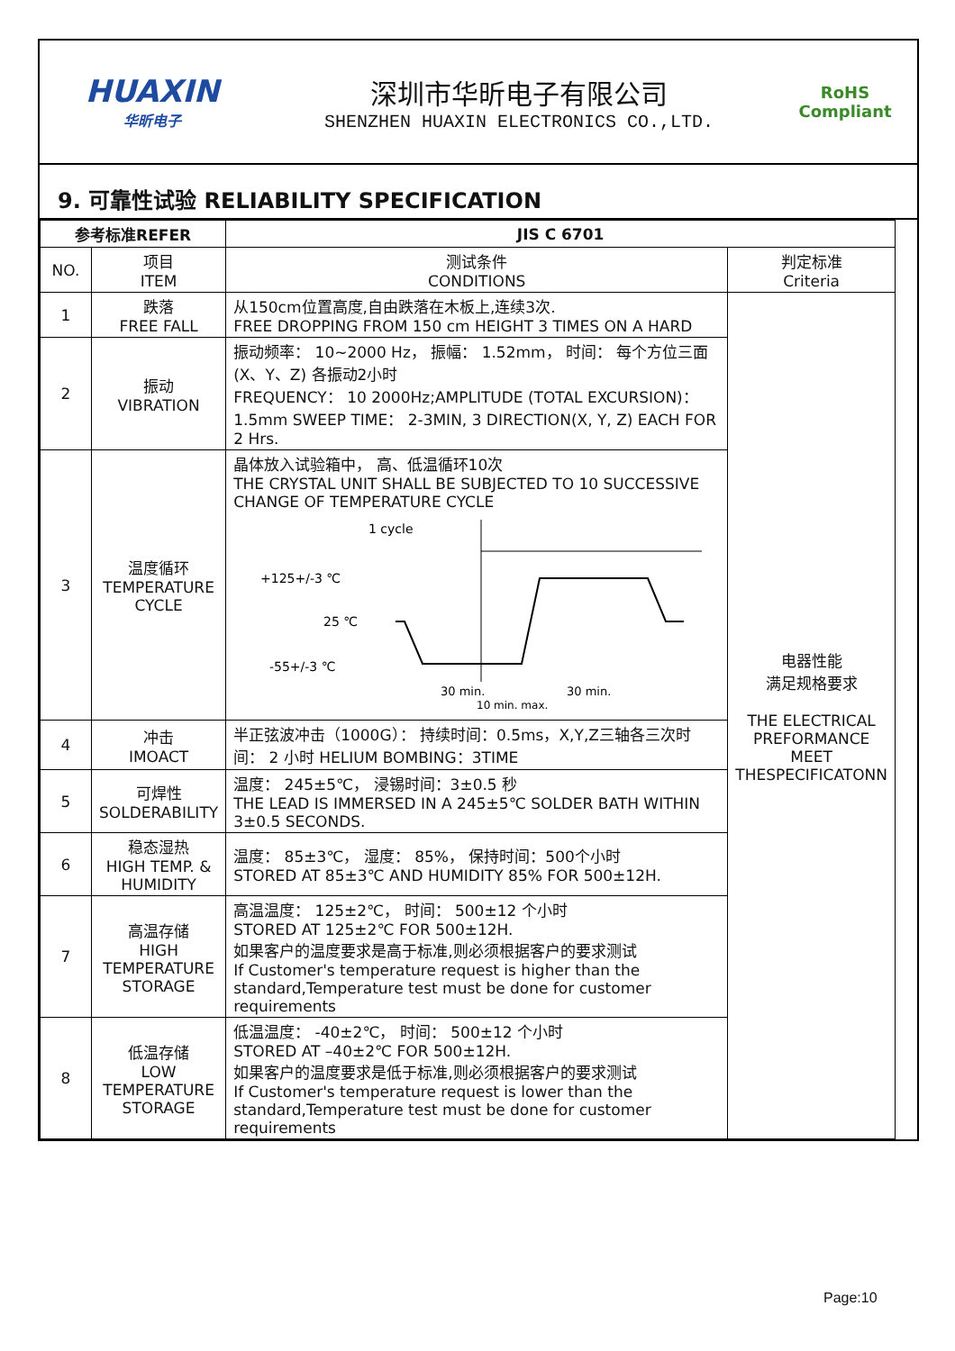HUAXIN
华昕电子
深圳市华昕电子有限公司
SHENZHEN HUAXIN ELECTRONICS CO.,LTD.
RoHS
Compliant
9. 可靠性试验 RELIABILITY SPECIFICATION
| 参考标准REFER | | JIS C 6701 | |
| --- | --- | --- | --- |
| NO. | 项目 ITEM | 测试条件 CONDITIONS | 判定标准 Criteria |
| 1 | 跌落 FREE FALL | 从150cm位置高度,自由跌落在木板上,连续3次. FREE DROPPING FROM 150 cm HEIGHT 3 TIMES ON A HARD | 电器性能 满足规格要求 THE ELECTRICAL PREFORMANCE MEET THESPECIFICATONN |
| 2 | 振动 VIBRATION | 振动频率： 10~2000 Hz， 振幅： 1.52mm， 时间： 每个方位三面(X、Y、Z) 各振动2小时 FREQUENCY： 10 2000Hz;AMPLITUDE (TOTAL EXCURSION)：1.5mm SWEEP TIME： 2-3MIN, 3 DIRECTION(X, Y, Z) EACH FOR 2 Hrs. | |
| 3 | 温度循环 TEMPERATURE CYCLE | 晶体放入试验箱中， 高、低温循环10次 THE CRYSTAL UNIT SHALL BE SUBJECTED TO 10 SUCCESSIVE CHANGE OF TEMPERATURE CYCLE 1 cycle +125+/-3 ℃ 25 ℃ -55+/-3 ℃ 30 min. 30 min. 10 min. max. | |
| 4 | 冲击 IMOACT | 半正弦波冲击（1000G）： 持续时间：0.5ms，X,Y,Z三轴各三次时间： 2 小时 HELIUM BOMBING：3TIME | |
| 5 | 可焊性 SOLDERABILITY | 温度： 245±5℃， 浸锡时间：3±0.5 秒 THE LEAD IS IMMERSED IN A 245±5℃ SOLDER BATH WITHIN 3±0.5 SECONDS. | |
| 6 | 稳态湿热 HIGH TEMP. & HUMIDITY | 温度： 85±3℃， 湿度： 85%， 保持时间：500个小时 STORED AT 85±3℃ AND HUMIDITY 85% FOR 500±12H. | |
| 7 | 高温存储 HIGH TEMPERATURE STORAGE | 高温温度： 125±2℃， 时间： 500±12 个小时 STORED AT 125±2℃ FOR 500±12H. 如果客户的温度要求是高于标准,则必须根据客户的要求测试 If Customer's temperature request is higher than the standard,Temperature test must be done for customer requirements | |
| 8 | 低温存储 LOW TEMPERATURE STORAGE | 低温温度： -40±2℃， 时间： 500±12 个小时 STORED AT –40±2℃ FOR 500±12H. 如果客户的温度要求是低于标准,则必须根据客户的要求测试 If Customer's temperature request is lower than the standard,Temperature test must be done for customer requirements | |
Page:10